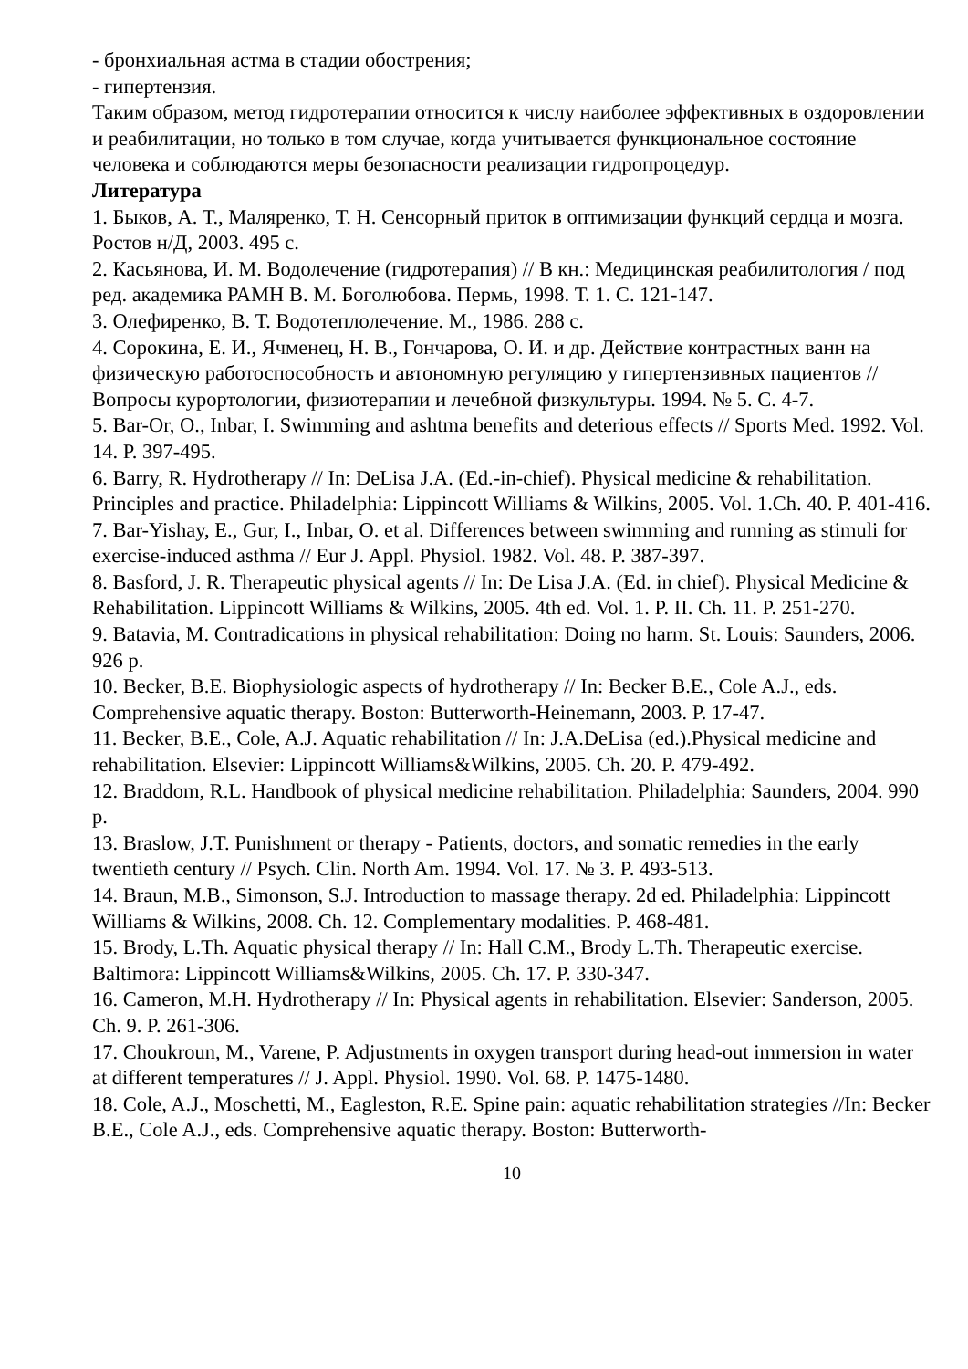- бронхиальная астма в стадии обострения;
- гипертензия.
Таким образом, метод гидротерапии относится к числу наиболее эффективных в оздоровлении и реабилитации, но только в том случае, когда учитывается функциональное состояние человека и соблюдаются меры безопасности реализации гидропроцедур.
Литература
1. Быков, А. Т., Маляренко, Т. Н. Сенсорный приток в оптимизации функций сердца и мозга. Ростов н/Д, 2003. 495 с.
2. Касьянова, И. М. Водолечение (гидротерапия) // В кн.: Медицинская реабилитология / под ред. академика РАМН В. М. Боголюбова. Пермь, 1998. Т. 1. С. 121-147.
3. Олефиренко, В. Т. Водотеплолечение. М., 1986. 288 с.
4. Сорокина, Е. И., Ячменец, Н. В., Гончарова, О. И. и др. Действие контрастных ванн на физическую работоспособность и автономную регуляцию у гипертензивных пациентов // Вопросы курортологии, физиотерапии и лечебной физкультуры. 1994. № 5. С. 4-7.
5. Bar-Or, O., Inbar, I. Swimming and ashtma benefits and deterious effects // Sports Med. 1992. Vol. 14. P. 397-495.
6. Barry, R. Hydrotherapy // In: DeLisa J.A. (Ed.-in-chief). Physical medicine & rehabilitation. Principles and practice. Philadelphia: Lippincott Williams & Wilkins, 2005. Vol. 1.Ch. 40. P. 401-416.
7. Bar-Yishay, E., Gur, I., Inbar, O. et al. Differences between swimming and running as stimuli for exercise-induced asthma // Eur J. Appl. Physiol. 1982. Vol. 48. P. 387-397.
8. Basford, J. R. Therapeutic physical agents // In: De Lisa J.A. (Ed. in chief). Physical Medicine & Rehabilitation. Lippincott Williams & Wilkins, 2005. 4th ed. Vol. 1. P. II. Ch. 11. P. 251-270.
9. Batavia, M. Contradications in physical rehabilitation: Doing no harm. St. Louis: Saunders, 2006. 926 p.
10. Becker, B.E. Biophysiologic aspects of hydrotherapy // In: Becker B.E., Cole A.J., eds. Comprehensive aquatic therapy. Boston: Butterworth-Heinemann, 2003. P. 17-47.
11. Becker, B.E., Cole, A.J. Aquatic rehabilitation // In: J.A.DeLisa (ed.).Physical medicine and rehabilitation. Elsevier: Lippincott Williams&Wilkins, 2005. Ch. 20. P. 479-492.
12. Braddom, R.L. Handbook of physical medicine rehabilitation. Philadelphia: Saunders, 2004. 990 p.
13. Braslow, J.T. Punishment or therapy - Patients, doctors, and somatic remedies in the early twentieth century // Psych. Clin. North Am. 1994. Vol. 17. № 3. P. 493-513.
14. Braun, M.B., Simonson, S.J. Introduction to massage therapy. 2d ed. Philadelphia: Lippincott Williams & Wilkins, 2008. Ch. 12. Complementary modalities. P. 468-481.
15. Brody, L.Th. Aquatic physical therapy // In: Hall C.M., Brody L.Th. Therapeutic exercise. Baltimora: Lippincott Williams&Wilkins, 2005. Ch. 17. P. 330-347.
16. Cameron, M.H. Hydrotherapy // In: Physical agents in rehabilitation. Elsevier: Sanderson, 2005. Ch. 9. P. 261-306.
17. Choukroun, M., Varene, P. Adjustments in oxygen transport during head-out immersion in water at different temperatures // J. Appl. Physiol. 1990. Vol. 68. P. 1475-1480.
18. Cole, A.J., Moschetti, M., Eagleston, R.E. Spine pain: aquatic rehabilitation strategies //In: Becker B.E., Cole A.J., eds. Comprehensive aquatic therapy. Boston: Butterworth-
10